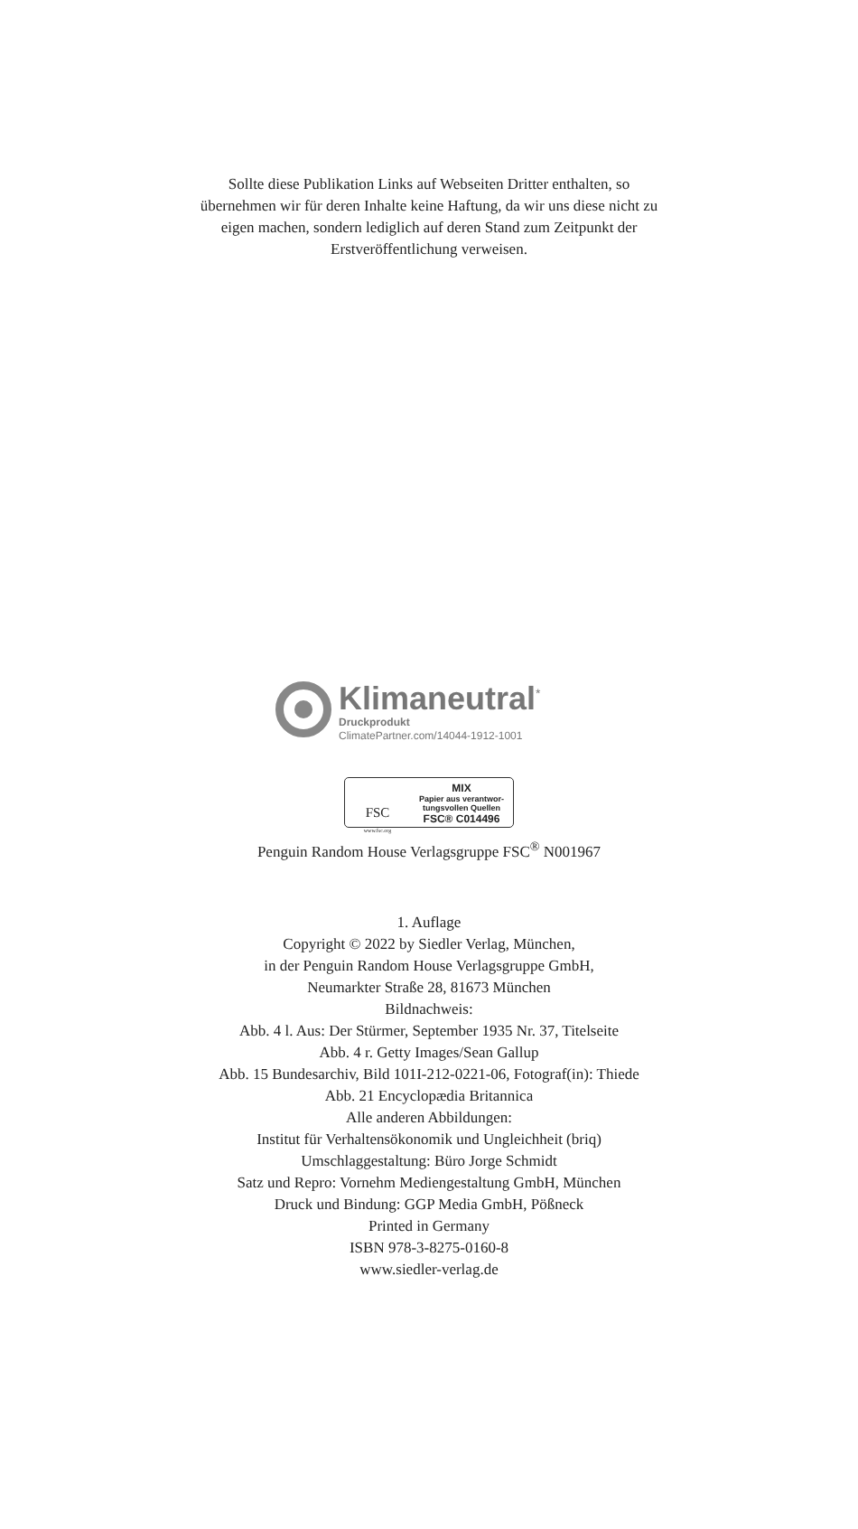Sollte diese Publikation Links auf Webseiten Dritter enthalten, so übernehmen wir für deren Inhalte keine Haftung, da wir uns diese nicht zu eigen machen, sondern lediglich auf deren Stand zum Zeitpunkt der Erstveröffentlichung verweisen.
Klimaneutral<sup>*</sup>
Druckprodukt
ClimatePartner.com/14044-1912-1001
FSC
www.fsc.org
MIX
Papier aus verantwor-
tungsvollen Quellen
FSC® C014496
Penguin Random House Verlagsgruppe FSC<sup>®</sup> N001967
1. Auflage
Copyright © 2022 by Siedler Verlag, München,
in der Penguin Random House Verlagsgruppe GmbH,
Neumarkter Straße 28, 81673 München
Bildnachweis:
Abb. 4 l. Aus: Der Stürmer, September 1935 Nr. 37, Titelseite
Abb. 4 r. Getty Images/Sean Gallup
Abb. 15 Bundesarchiv, Bild 101I-212-0221-06, Fotograf(in): Thiede
Abb. 21 Encyclopædia Britannica
Alle anderen Abbildungen:
Institut für Verhaltensökonomik und Ungleichheit (briq)
Umschlaggestaltung: Büro Jorge Schmidt
Satz und Repro: Vornehm Mediengestaltung GmbH, München
Druck und Bindung: GGP Media GmbH, Pößneck
Printed in Germany
ISBN 978-3-8275-0160-8
www.siedler-verlag.de